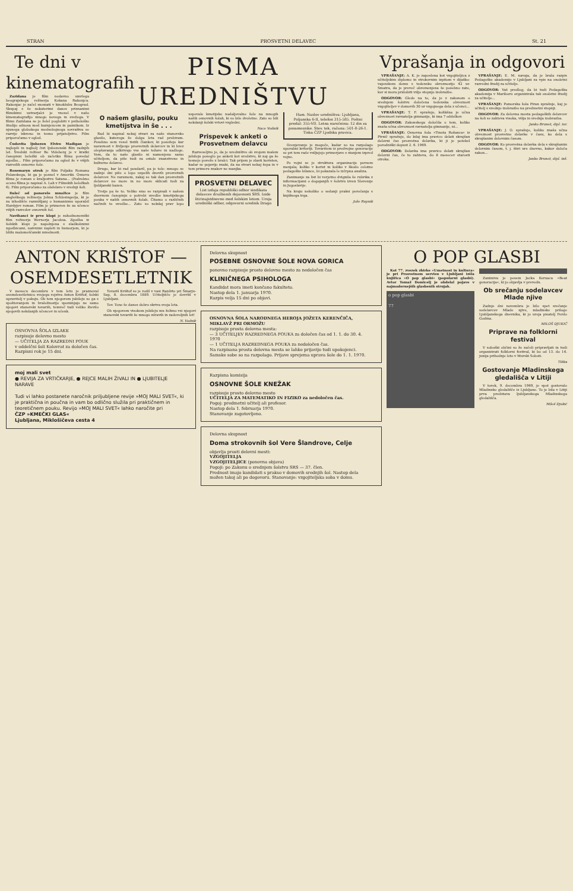STRAN PROSVETNI DELAVEC St. 21
Te dni v kinematografih
Zazidana je film nedavno umrlega beograjskega režiserja Kokana Rakonjca. Rakonjac je začel snemati v kinoklubu Beograd. Skupaj s še nekaterimi danes priznanimi filmskimi ustvarjalci je vnesel v našo kinematografijo mnogo novega in svežega. V filmu Zazidana se je želel poglobiti v psihološko študijo odnosa med kaznjencem in paznikom. Iz njunega globokega medsebojnega sovraštva se razvije iskreno in tesno prijateljstvo. Film priporočamo v ogled.
Čudovita ljubezen Elvire Madigan je najlepši in najbolj čist ljubezenski film zadnjih let. Švedski režiser Bo Videberg je v kratki časopisni beležki ob začetku filma povedal zgodbo... Film priporočamo za ogled že v višjih razredih osnovne šole.
Rosemaryn otrok je film Poljaka Romana Polanskega, ki ga je posnel v Ameriki. Osnova filma je roman o kraljestvu Satana... (Podrobno oceno filma je napisal A. Lah v Filmskih beležkah 6). Film priporočamo za obdelavo v srednji šoli.
Daleč od ponorele množice je film angleškega režiserja Johna Schlesingerja, ki je za izhodišče razmišljanj o humanizmu uporabil Hardyjev roman. Film je primeren že za učence višjih razredov osnovnih šol.
Navihanci iz prve klopi je zahodnonemški film režiserja Wernerja Jacobsa. Zgodba iz šolskih klopi je napolnjena s sladkobnimi zgodbicami, naivnimi zapleti in humorjem, ki je bližu malomeščanski miselnosti.
PISMA UREDNIŠTVU
O našem glasilu, pouku kmetijstva in še . . .
Rad bi napisal nekaj stvari za naše stanovsko glasilo, katerega že dolga leta rad prebiram. Posebno sem vesel tistih člankov, ki posežejo kar naravnost v življenje prosvetnih delavcev in ki brez olepšavanja odkrivajo vse naše težave in nadloge. Vem, da to naše glasilo ni namenjeno samo učiteljem, da piše tudi za ostale znanstvene in kulturne delavce.
Drugo, kar bi rad poudaril, pa je tole: mnogo se zadnje dni piše o lepo uspelih dnevih prosvetnih delavcev. Ne razumem, zakaj se tak dan prosvetnih delavcev ne more in ne more sklicati tudi za ljubljanski bazen.
Tretje pa še to. Veliko smo se razpisali v našem dnevnem časopisju o potrebi uvedbe kmetijskega pouka v naših osnovnih šolah. Čitamo o različnih načinih te uvedbe... Zato so nekdaj prav lepo uspevale kmetijsko nadaljevalne šole na mnogih naših osnovnih šolah, ki so bile dvoletne. Zato so bili nekdanji šolski vrtovi vzgledni.
Nace Vodnik
Prispevek k anketi o Prosvetnem delavcu
Razveseljivo je, da je uredništvo ob svojem malem jubileju poseglo po anketi kot sredstvu, ki naj ga še tesneje poveže z bralci. Tak prijem je zlasti koristen, kadar se pojavijo znaki, da na stvari nekaj šepa in v tem primeru znakov ne manjka.
PROSVETNI DELAVEC
List izdaja republiški odbor sindikata delavcev družbenih dejavnosti SRS. Izide štirinajstdnevno med šolskim letom. Ureja uredniški odbor, odgovorni urednik Drago Ham. Naslov uredništva: Ljubljana, Poljanska 6-II, telefon 315-585. Poštni predal: 355-VII. Letna naročnina: 12 din za posameznike. Stev. tek. računa: 501-8-26-1. Tiska ČZP Ljudska pravica.
Ocenjevanje je mogoče, kadar so na razpolago uporabni kriteriji. Tovarišem iz predvojne generacije se pri tem rade vsiljujejo primerjave s stanjem izpred vojne.
Po vojni se je struktura organizacije povsem menjala; koliko v korist in koliko v škodo celotne pedagoške bilance, bi pokazala le izčrpna analiza.
Zanimanje za list bi verjetno dvignila še rubrika z informacijami o dogajanjih v šolstvu izven Slovenije in Jugoslavije.
Na kraju nekoliko o sedanji praksi poročanja s knjižnega trga.
Jože Rupnik
Vprašanja in odgovori
VPRAŠANJE: A. K. je zaposlena kot vzgojiteljica z učiteljskim diplomo in strokovnim izpitom v dijaško-vajenskem domu s tedensko obveznostjo 42 ur. Smatra, da je preveč obremenjena še posebno zato, ker si mora pridobiti višjo stopnjo izobrazbe.
ODGOVOR: Glede na to, da je z zakonom o srednjem šolstvu določena tedenska obveznost vzgojiteljev v domovih 30 ur vzgojnega dela z učenci...
VPRAŠANJE: T. F. sprašuje, kolikšna je učna obveznost ravnatelja gimnazije, ki ima 7 oddelkov.
ODGOVOR: Zakonskega določila o tem, koliko znaša učna obveznost ravnatelja gimnazije, ni...
VPRAŠANJE: Osnovna šola »Tineta Rožanca« iz Pirnič sprašuje, do kdaj ima pravico delati skrajšan delovni čas prosvetna delavka, ki ji je potekel porodniški dopust 2. 6. 1969.
ODGOVOR: Delavka ima pravico delati skrajšan delovni čas, če to zahteva, do 8 mesecev starosti otroka.
VPRAŠANJE: E. M. navaja, da je brala razpis Pedagoške akademije v Ljubljani za vpis na enoletni razredni študij za učitelje.
ODGOVOR: Vaš predlog, da bi tudi Pedagoška akademija v Mariboru organizirala tak enoletni študij za učitelje...
VPRAŠANJE: Pomorska šola Piran sprašuje, kaj je učitelj s srednjo izobrazbo na predmetni stopnji.
ODGOVOR: Za delovna mesta pedagoških delavcev na šoli se zahteva visoka, višja in srednja izobrazba.
Janko Brunet, dipl. iur.
VPRAŠANJE: J. O. sprašuje, koliko znaša učna obveznost prosvetne delavke v času, ko dela s skrajšanim delovnim časom.
ODGOVOR: Ko prosvetna delavka dela s skrajšanim delovnim časom, t. j. štiri ure dnevno, kakor določa zakon...
Janko Brunet, dipl. inž.
ANTON KRIŠTOF — OSEMDESETLETNIK
V mesecu decembru v tem letu je praznoval osemdesetletnico svojega rojstva Anton Krištof, šolski upravitelj v pokoju. Ob tem njegovem jubileju so ga s spoštovanjem in hvaležnostjo spominjajo ne samo njegovi stanovski tovariši, temveč tudi veliko število njegovih nekdanjih učencev in učenk.
Tovariš Krištof se je rodil v vasi Razdrto pri Šmarju-Sap, 8. decembra 1889. Učiteljišče je dovršil v Ljubljani.
Tov. Tone še danes dobro skriva svoja leta.
Ob njegovem visokem jubileju mu želimo vsi njegovi stanovski tovariši še mnogo zdravih in zadovoljnih let!
N. Vodnik
OSNOVNA ŠOLA IZLAKE
razpisuje delovno mesto
— UČITELJA ZA RAZREDNI POUK
v oddelčni šoli Kolovrat za določen čas.
Razpisni rok je 15 dni.
moj mali svet
● REVIJA ZA VRTIČKARJE, ● REJCE MALIH ŽIVALI IN ● LJUBITELJE NARAVE
Tudi vi lahko postanete naročnik priljubljene revije »MOJ MALI SVET«, ki je praktična in poučna in vam bo odlično služila pri praktičnem in teoretičnem pouku. Revijo »MOJ MALI SVET« lahko naročite pri
ČZP »KMEČKI GLAS«
Ljubljana, Miklošičeva cesta 4
Delovna skupnost
POSEBNE OSNOVNE ŠOLE NOVA GORICA
ponovno razpisuje prosto delovno mesto za nedoločen čas
KLINIČNEGA PSIHOLOGA
Kandidat mora imeti končano fakulteto.
Nastop dela 1. januarja 1970.
Razpis velja 15 dni po objavi.
OSNOVNA ŠOLA NARODNEGA HEROJA JOŽETA KERENČIČA, MIKLAVŽ PRI ORMOŽU
razpisuje prosta delovna mesta:
— 3 UČITELJEV RAZREDNEGA POUKA za določen čas od 1. 1. do 30. 4. 1970
— 1 UČITELJA RAZREDNEGA POUKA za nedoločen čas.
Na razpisana prosta delovna mesta se lahko prijavijo tudi upokojenci. Samske sobe so na razpolago. Prijave sprejema uprava šole do 1. 1. 1970.
Razpisna komisija
OSNOVNE ŠOLE KNEŽAK
razpisuje prosto delovno mesto
UČITELJA ZA MATEMATIKO IN FIZIKO za nedoločen čas.
Pogoj: predmetni učitelj ali profesor.
Nastop dela 1. februarja 1970.
Stanovanje zagotovljeno.
Delovna skupnost
Doma strokovnih šol Vere Šlandrove, Celje
objavlja prosti delovni mesti:
VZGOJITELJA
VZGOJITELJICE (ponovna objava)
Pogoji: po Zakonu o srednjem šolstvu SRS — 37. člen.
Prednost imajo kandidati s prakso v domovih srednjih šol. Nastop dela možen takoj ali po dogovoru. Stanovanje: vzgojiteljska soba v domu.
O POP GLASBI
Kot 77. zvezek zbirke »Umetnost in kultura« je pri Prosvetnem servisu v Ljubljani izšla knjižica »O pop glasbi« (popularni glasbi). Avtor Tomaž Domicelj je obdelal pojave v najmodernejših glasbenih strujah.
o pop glasbi
77
Zanimiva je pesem Jacka Keruaca »Beat generacija«, ki jo objavlja v prevodu.
Ob srečanju sodelavcev Mlade njive
Zadnje dni novembra je bilo spet srečanje sodelavcev Mlade njive, mladinske priloge Ljubljanskega dnevnika, ki jo ureja pisatelj Ferdo Godina.
MILOŠ DJUKIĆ
Priprave na folklorni festival
V soboški občini so že začeli pripravljati in tudi organizirati folklorni festival, ki bo od 13. do 14. junija prihodnje leto v Murski Soboti.
Tilika
Gostovanje Mladinskega gledališča v Litiji
V torek, 9. decembra 1969, je spet gostovalo Mladinsko gledališče iz Ljubljane. To je bila v Litiji prva predstava ljubljanskega Mladinskega gledališča.
Miloš Djukić